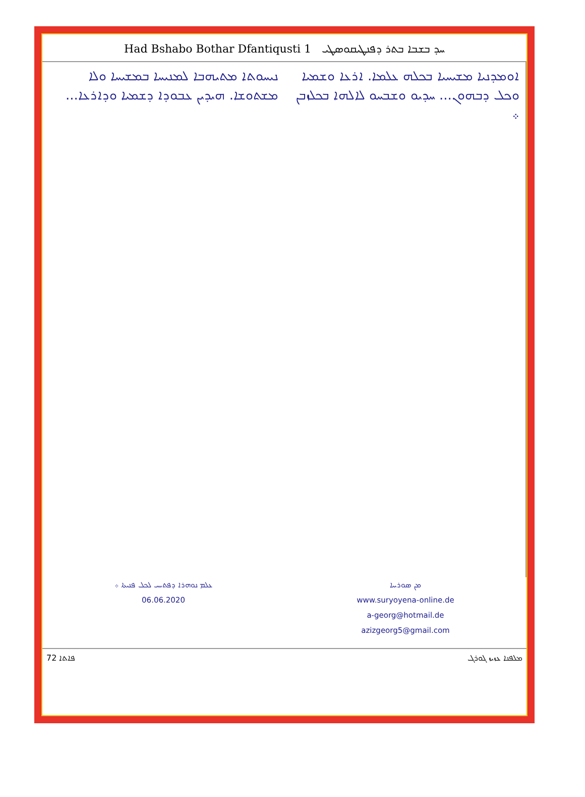Had Bshabo Bothar Dfantiqusti 1 ܚܕ ܒܫܒܐ ܒܬܪ ܕܦܢܛܝܩܘܣܛܝ
ܢܝܚܘܬܐ ܡܬܝܗܒܐ ܠܡܢܝܚܐ ܒܡܫܝܚܐ ܘܠܐ ܡܫܬܘܫܐ. ܗܝܕܝܢ ܥܒܘܕܐ ܕܫܡܝܐ ܘܕܐܪܥܐ...
ܐܘܡܕܢܝܐ ܡܫܝܚܝܐ ܒܟܠܗ ܥܠܡܐ. ܐܪܥܐ ܘܫܡܝܐ ܘܟܠ ܕܒܗܘܢ... ܚܕܝܘ ܘܫܒܚܘ ܠܐܠܗܐ ܒܟܠܙܒܢ ܀
ܥܠܡ ܢܘܗܪܐ ܕܦܬܝܚ ܠܟܠ ܦܢܝܬܐ ܀
06.06.2020
ܡܢ ܣܘܪܝܝܐ
www.suryoyena-online.de
a-georg@hotmail.de
azizgeorg5@gmail.com
72 ܦܐܬܐ ܡܠܦܢܐ ܥܙܝܙ ܓܘܪܓ